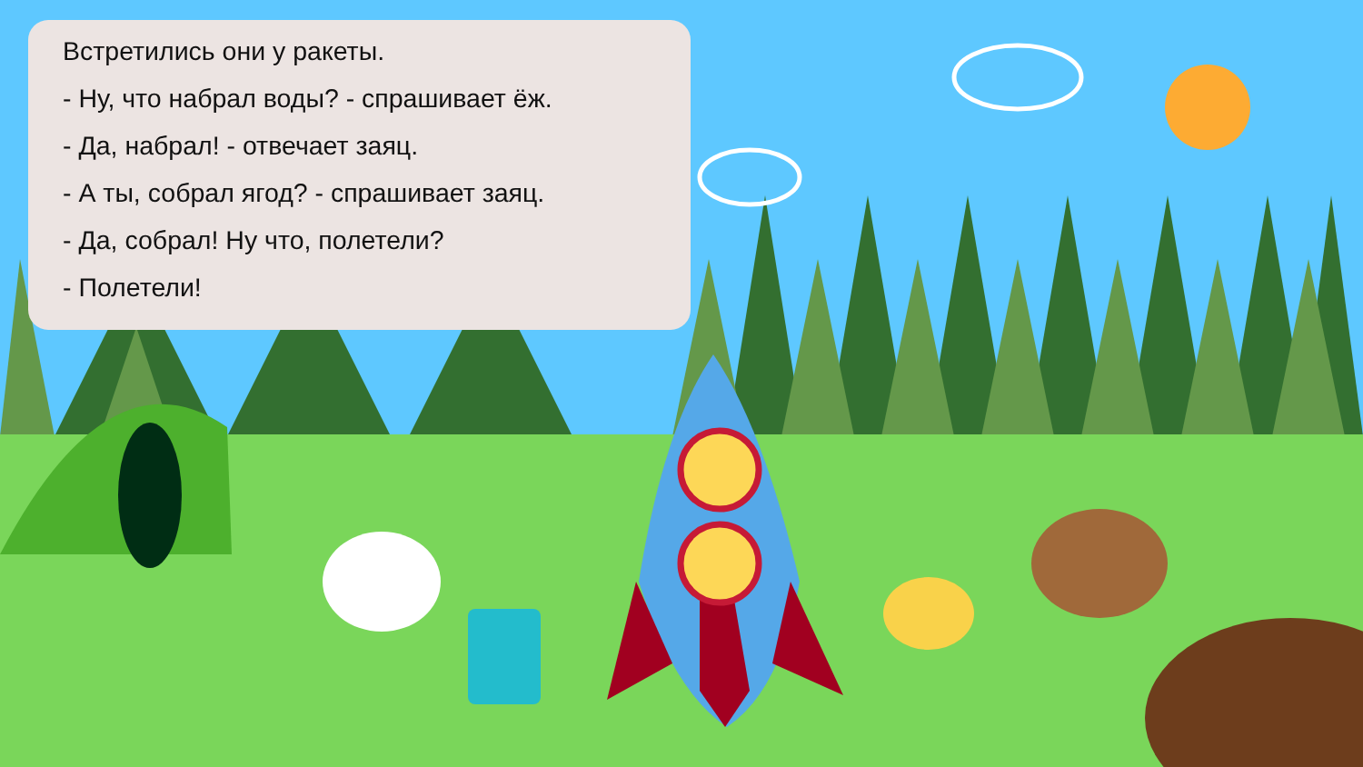Встретились они у ракеты.
- Ну, что набрал воды? - спрашивает ёж.
- Да, набрал! - отвечает заяц.
- А ты, собрал ягод? - спрашивает заяц.
- Да, собрал! Ну что, полетели?
- Полетели!